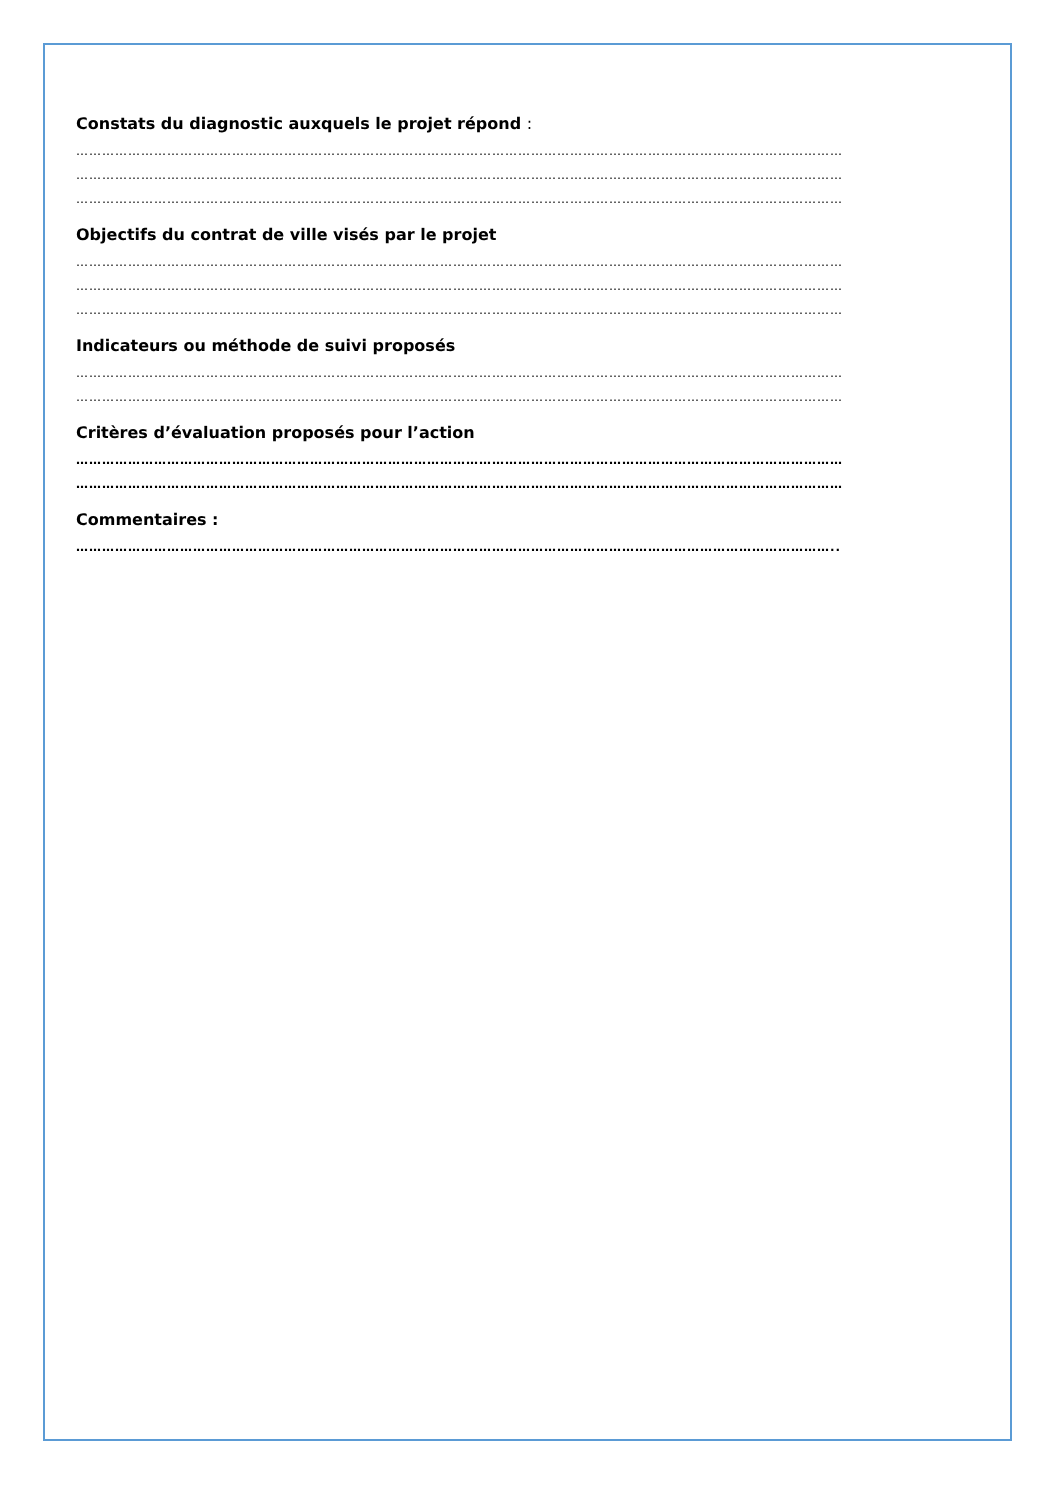Constats du diagnostic auxquels le projet répond :
……………………………………………………………………………………………………………………………………………………………
……………………………………………………………………………………………………………………………………………………………
……………………………………………………………………………………………………………………………………………………………
Objectifs du contrat de ville visés par le projet
……………………………………………………………………………………………………………………………………………………………
……………………………………………………………………………………………………………………………………………………………
……………………………………………………………………………………………………………………………………………………………
Indicateurs ou méthode de suivi proposés
……………………………………………………………………………………………………………………………………………………………
……………………………………………………………………………………………………………………………………………………………
Critères d’évaluation proposés pour l’action
……………………………………………………………………………………………………………………………………………………………
……………………………………………………………………………………………………………………………………………………………
Commentaires :
…………………………………………………………………………………………………………………………………………………………..